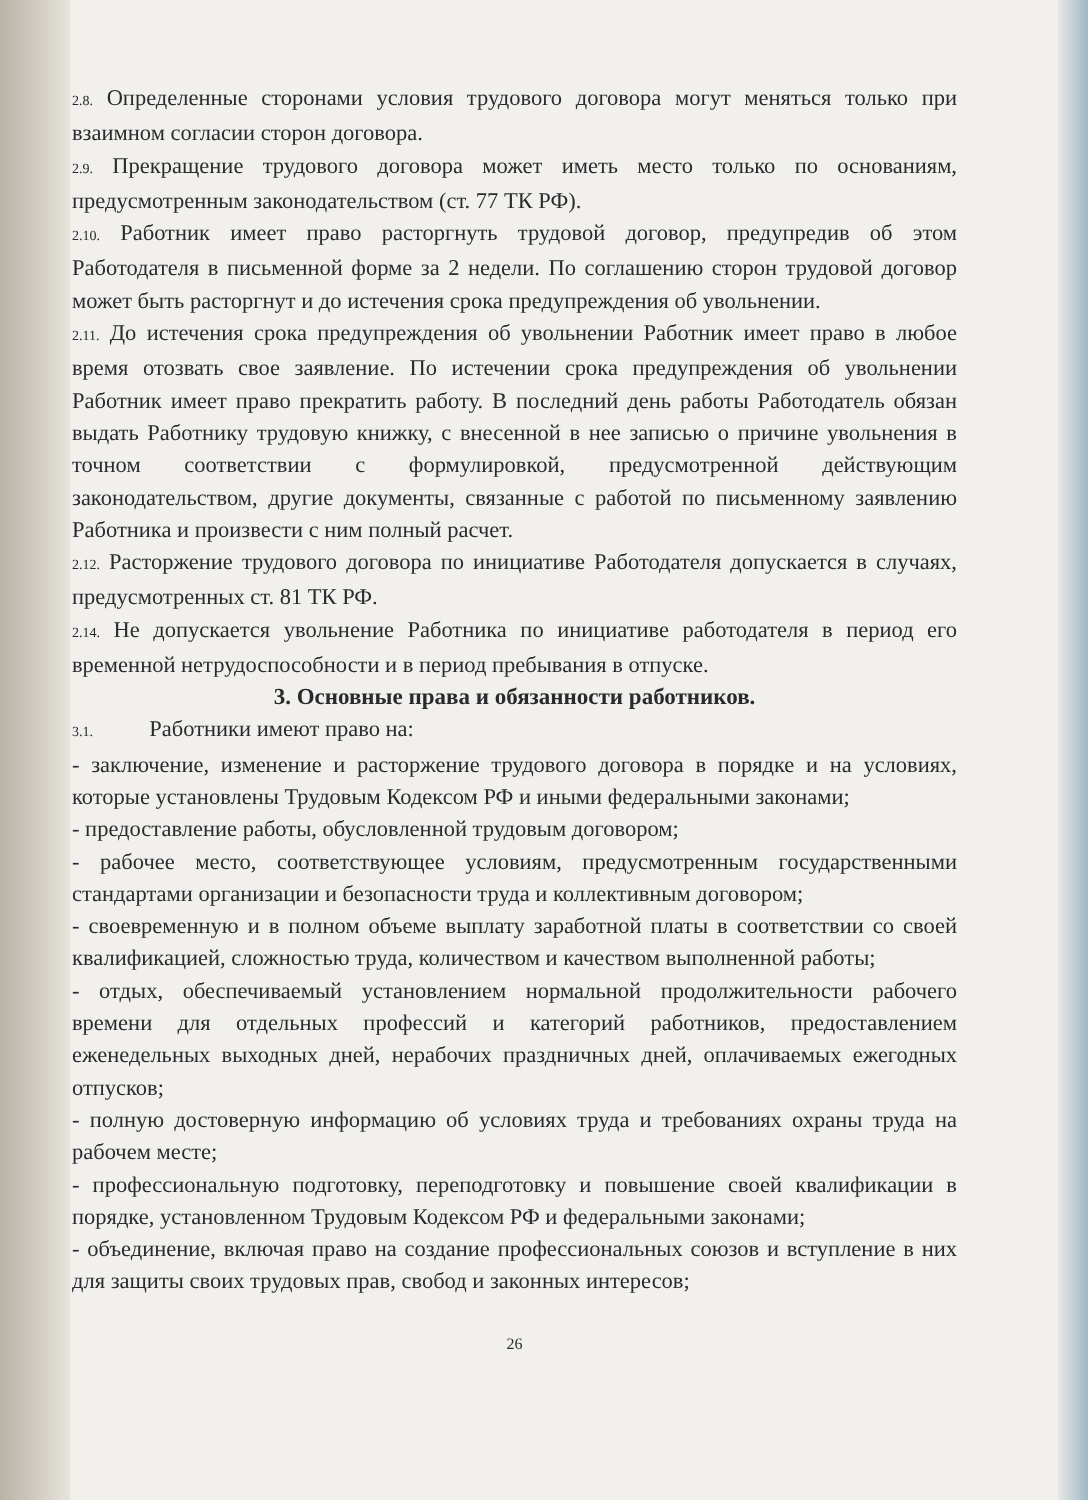2.8. Определенные сторонами условия трудового договора могут меняться только при взаимном согласии сторон договора.
2.9. Прекращение трудового договора может иметь место только по основаниям, предусмотренным законодательством (ст. 77 ТК РФ).
2.10. Работник имеет право расторгнуть трудовой договор, предупредив об этом Работодателя в письменной форме за 2 недели. По соглашению сторон трудовой договор может быть расторгнут и до истечения срока предупреждения об увольнении.
2.11. До истечения срока предупреждения об увольнении Работник имеет право в любое время отозвать свое заявление. По истечении срока предупреждения об увольнении Работник имеет право прекратить работу. В последний день работы Работодатель обязан выдать Работнику трудовую книжку, с внесенной в нее записью о причине увольнения в точном соответствии с формулировкой, предусмотренной действующим законодательством, другие документы, связанные с работой по письменному заявлению Работника и произвести с ним полный расчет.
2.12. Расторжение трудового договора по инициативе Работодателя допускается в случаях, предусмотренных ст. 81 ТК РФ.
2.14. Не допускается увольнение Работника по инициативе работодателя в период его временной нетрудоспособности и в период пребывания в отпуске.
3. Основные права и обязанности работников.
3.1. Работники имеют право на:
- заключение, изменение и расторжение трудового договора в порядке и на условиях, которые установлены Трудовым Кодексом РФ и иными федеральными законами;
- предоставление работы, обусловленной трудовым договором;
- рабочее место, соответствующее условиям, предусмотренным государственными стандартами организации и безопасности труда и коллективным договором;
- своевременную и в полном объеме выплату заработной платы в соответствии со своей квалификацией, сложностью труда, количеством и качеством выполненной работы;
- отдых, обеспечиваемый установлением нормальной продолжительности рабочего времени для отдельных профессий и категорий работников, предоставлением еженедельных выходных дней, нерабочих праздничных дней, оплачиваемых ежегодных отпусков;
- полную достоверную информацию об условиях труда и требованиях охраны труда на рабочем месте;
- профессиональную подготовку, переподготовку и повышение своей квалификации в порядке, установленном Трудовым Кодексом РФ и федеральными законами;
- объединение, включая право на создание профессиональных союзов и вступление в них для защиты своих трудовых прав, свобод и законных интересов;
26